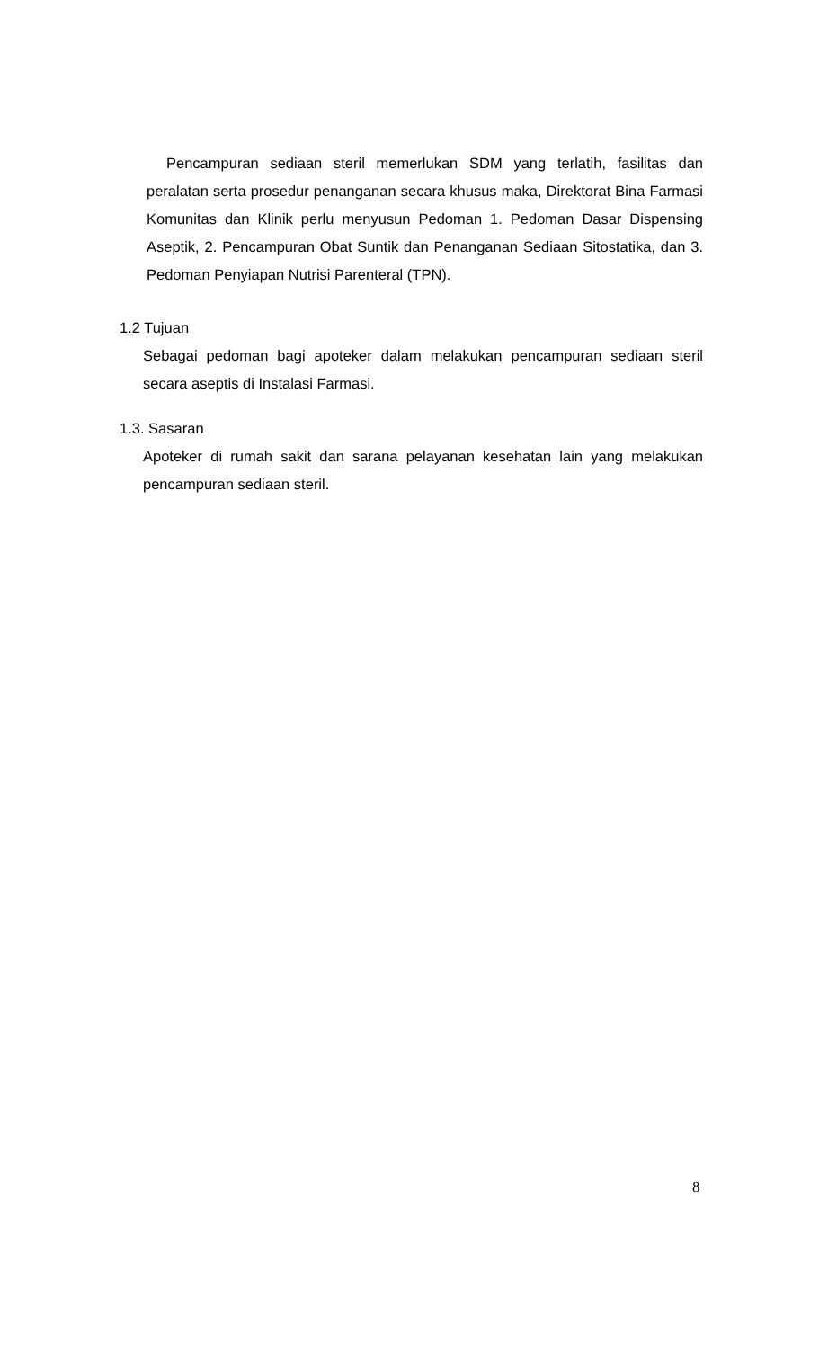Pencampuran sediaan steril memerlukan SDM yang terlatih, fasilitas dan peralatan serta prosedur penanganan secara khusus maka, Direktorat Bina Farmasi Komunitas dan Klinik perlu menyusun Pedoman 1. Pedoman Dasar Dispensing Aseptik, 2. Pencampuran Obat Suntik dan Penanganan Sediaan Sitostatika, dan 3. Pedoman Penyiapan Nutrisi Parenteral (TPN).
1.2 Tujuan
Sebagai pedoman bagi apoteker dalam melakukan pencampuran sediaan steril secara aseptis di Instalasi Farmasi.
1.3. Sasaran
Apoteker di rumah sakit dan sarana pelayanan kesehatan lain yang melakukan pencampuran sediaan steril.
8